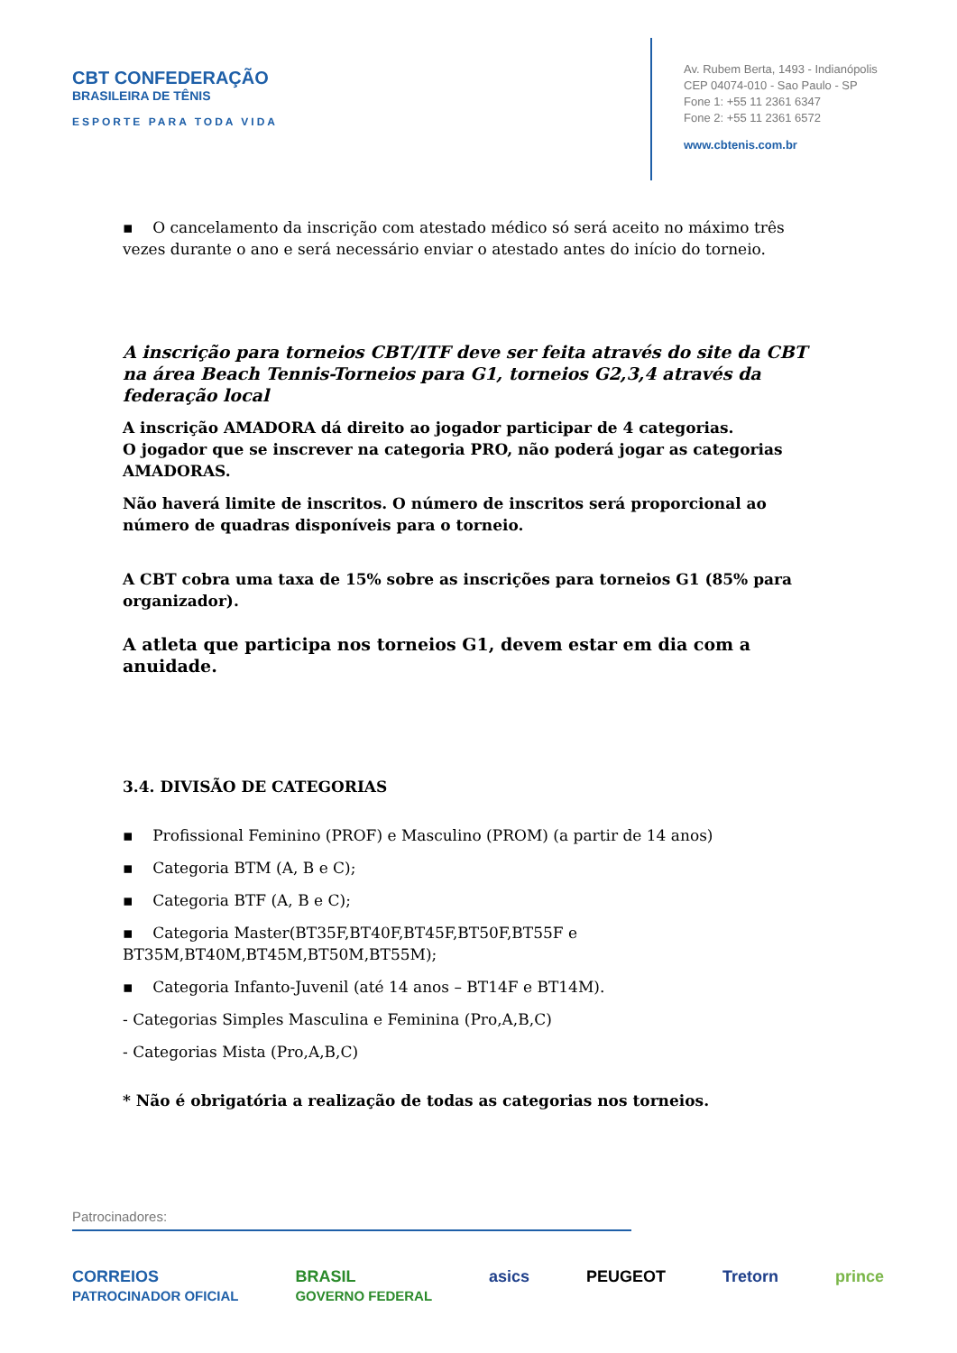CBT CONFEDERAÇÃO
BRASILEIRA DE TÊNIS
ESPORTE PARA TODA VIDA
Av. Rubem Berta, 1493 - Indianópolis
CEP 04074-010 - Sao Paulo - SP
Fone 1: +55 11 2361 6347
Fone 2: +55 11 2361 6572
www.cbtenis.com.br
▪ O cancelamento da inscrição com atestado médico só será aceito no máximo três vezes durante o ano e será necessário enviar o atestado antes do início do torneio.
A inscrição para torneios CBT/ITF deve ser feita através do site da CBT na área Beach Tennis-Torneios para G1, torneios G2,3,4 através da federação local
A inscrição AMADORA dá direito ao jogador participar de 4 categorias.
O jogador que se inscrever na categoria PRO, não poderá jogar as categorias AMADORAS.
Não haverá limite de inscritos. O número de inscritos será proporcional ao número de quadras disponíveis para o torneio.
A CBT cobra uma taxa de 15% sobre as inscrições para torneios G1 (85% para organizador).
A atleta que participa nos torneios G1, devem estar em dia com a anuidade.
3.4. DIVISÃO DE CATEGORIAS
▪ Profissional Feminino (PROF) e Masculino (PROM) (a partir de 14 anos)
▪ Categoria BTM (A, B e C);
▪ Categoria BTF (A, B e C);
▪ Categoria Master(BT35F,BT40F,BT45F,BT50F,BT55F e BT35M,BT40M,BT45M,BT50M,BT55M);
▪ Categoria Infanto-Juvenil (até 14 anos – BT14F e BT14M).
- Categorias Simples Masculina e Feminina (Pro,A,B,C)
- Categorias Mista (Pro,A,B,C)
* Não é obrigatória a realização de todas as categorias nos torneios.
Patrocinadores:
CORREIOS
PATROCINADOR OFICIAL BRASIL
GOVERNO FEDERAL asics PEUGEOT Tretorn prince